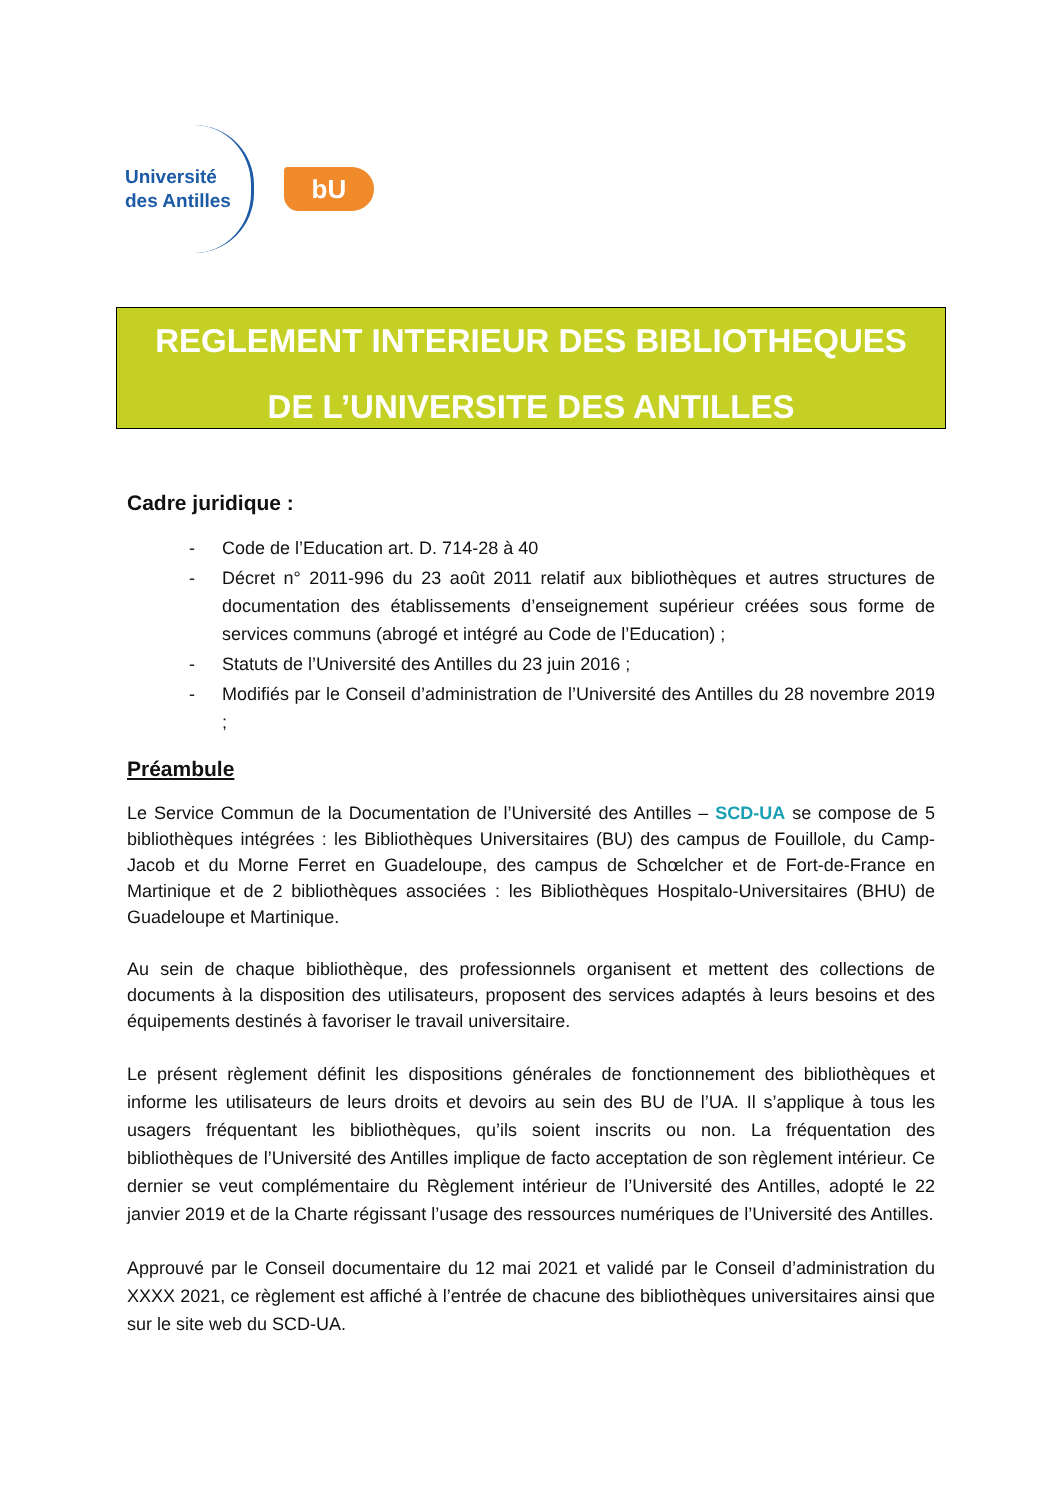Université
des Antilles
bU
REGLEMENT INTERIEUR DES BIBLIOTHEQUES
DE L’UNIVERSITE DES ANTILLES
Cadre juridique :
- Code de l’Education art. D. 714-28 à 40
- Décret n° 2011-996 du 23 août 2011 relatif aux bibliothèques et autres structures de documentation des établissements d’enseignement supérieur créées sous forme de services communs (abrogé et intégré au Code de l’Education) ;
- Statuts de l’Université des Antilles du 23 juin 2016 ;
- Modifiés par le Conseil d’administration de l’Université des Antilles du 28 novembre 2019 ;
Préambule
Le Service Commun de la Documentation de l’Université des Antilles – SCD-UA se compose de 5 bibliothèques intégrées : les Bibliothèques Universitaires (BU) des campus de Fouillole, du Camp-Jacob et du Morne Ferret en Guadeloupe, des campus de Schœlcher et de Fort-de-France en Martinique et de 2 bibliothèques associées : les Bibliothèques Hospitalo-Universitaires (BHU) de Guadeloupe et Martinique.
Au sein de chaque bibliothèque, des professionnels organisent et mettent des collections de documents à la disposition des utilisateurs, proposent des services adaptés à leurs besoins et des équipements destinés à favoriser le travail universitaire.
Le présent règlement définit les dispositions générales de fonctionnement des bibliothèques et informe les utilisateurs de leurs droits et devoirs au sein des BU de l’UA. Il s’applique à tous les usagers fréquentant les bibliothèques, qu’ils soient inscrits ou non. La fréquentation des bibliothèques de l’Université des Antilles implique de facto acceptation de son règlement intérieur. Ce dernier se veut complémentaire du Règlement intérieur de l’Université des Antilles, adopté le 22 janvier 2019 et de la Charte régissant l’usage des ressources numériques de l’Université des Antilles.
Approuvé par le Conseil documentaire du 12 mai 2021 et validé par le Conseil d’administration du XXXX 2021, ce règlement est affiché à l’entrée de chacune des bibliothèques universitaires ainsi que sur le site web du SCD-UA.